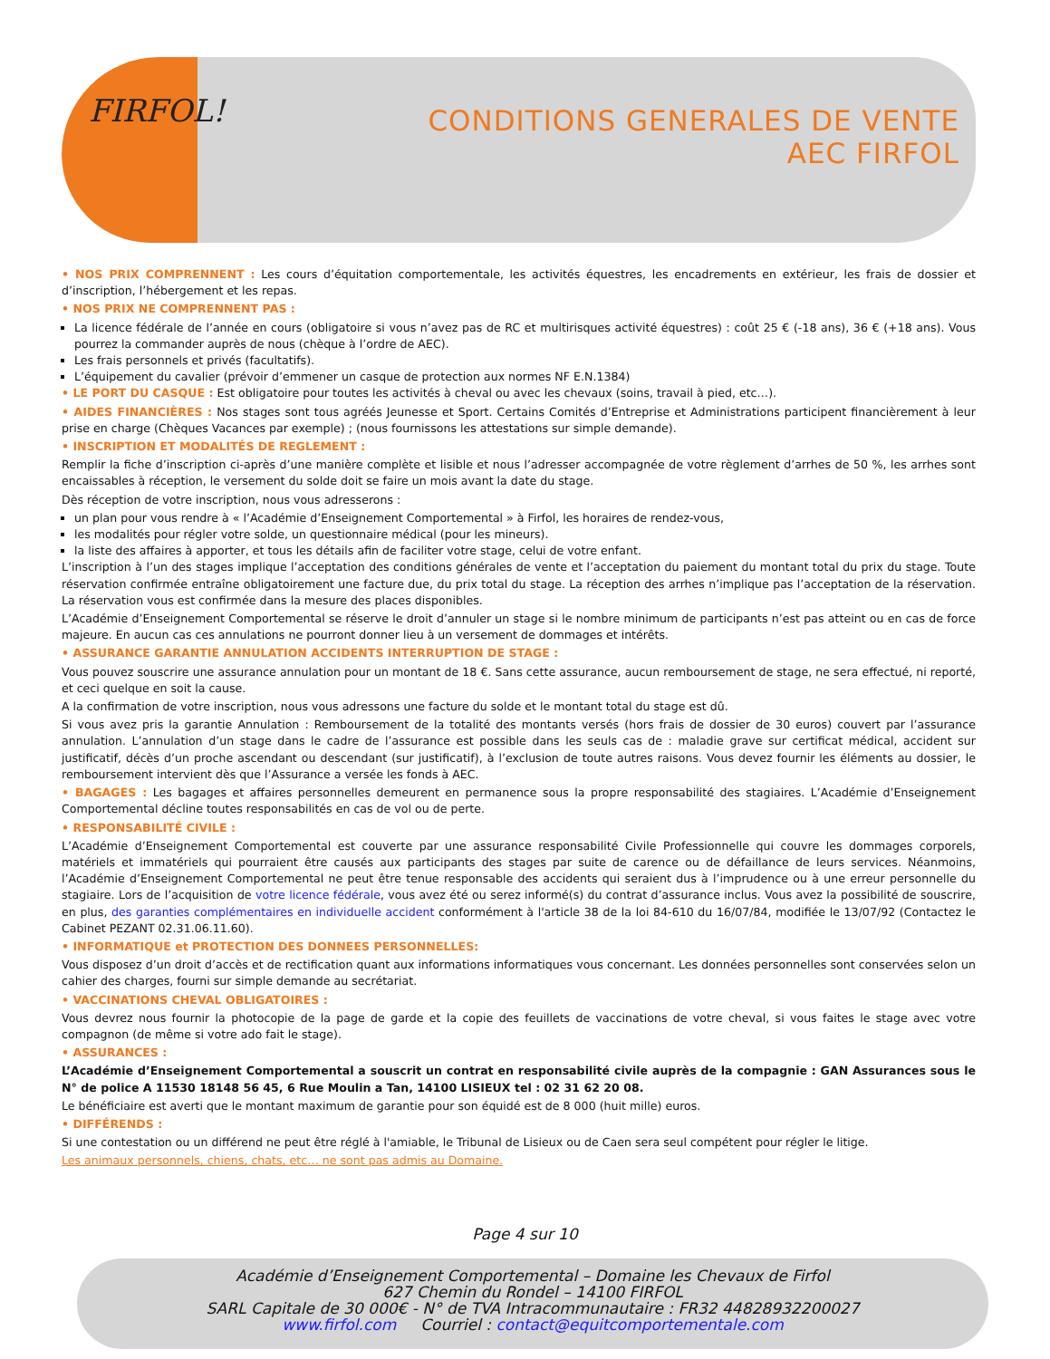FIRFOL!
CONDITIONS GENERALES DE VENTE
AEC FIRFOL
• NOS PRIX COMPRENNENT : Les cours d’équitation comportementale, les activités équestres, les encadrements en extérieur, les frais de dossier et d’inscription, l’hébergement et les repas.
• NOS PRIX NE COMPRENNENT PAS :
La licence fédérale de l’année en cours (obligatoire si vous n’avez pas de RC et multirisques activité équestres) : coût 25 € (-18 ans), 36 € (+18 ans). Vous pourrez la commander auprès de nous (chèque à l’ordre de AEC).
Les frais personnels et privés (facultatifs).
L’équipement du cavalier (prévoir d’emmener un casque de protection aux normes NF E.N.1384)
• LE PORT DU CASQUE : Est obligatoire pour toutes les activités à cheval ou avec les chevaux (soins, travail à pied, etc…).
• AIDES FINANCIÈRES : Nos stages sont tous agréés Jeunesse et Sport. Certains Comités d’Entreprise et Administrations participent financièrement à leur prise en charge (Chèques Vacances par exemple) ; (nous fournissons les attestations sur simple demande).
• INSCRIPTION ET MODALITÉS DE REGLEMENT :
Remplir la fiche d’inscription ci-après d’une manière complète et lisible et nous l’adresser accompagnée de votre règlement d’arrhes de 50 %, les arrhes sont encaissables à réception, le versement du solde doit se faire un mois avant la date du stage.
Dès réception de votre inscription, nous vous adresserons :
un plan pour vous rendre à « l’Académie d’Enseignement Comportemental » à Firfol, les horaires de rendez-vous,
les modalités pour régler votre solde, un questionnaire médical (pour les mineurs).
la liste des affaires à apporter, et tous les détails afin de faciliter votre stage, celui de votre enfant.
L’inscription à l’un des stages implique l’acceptation des conditions générales de vente et l’acceptation du paiement du montant total du prix du stage. Toute réservation confirmée entraîne obligatoirement une facture due, du prix total du stage. La réception des arrhes n’implique pas l’acceptation de la réservation. La réservation vous est confirmée dans la mesure des places disponibles.
L’Académie d’Enseignement Comportemental se réserve le droit d’annuler un stage si le nombre minimum de participants n’est pas atteint ou en cas de force majeure. En aucun cas ces annulations ne pourront donner lieu à un versement de dommages et intérêts.
• ASSURANCE GARANTIE ANNULATION ACCIDENTS INTERRUPTION DE STAGE :
Vous pouvez souscrire une assurance annulation pour un montant de 18 €. Sans cette assurance, aucun remboursement de stage, ne sera effectué, ni reporté, et ceci quelque en soit la cause.
A la confirmation de votre inscription, nous vous adressons une facture du solde et le montant total du stage est dû.
Si vous avez pris la garantie Annulation : Remboursement de la totalité des montants versés (hors frais de dossier de 30 euros) couvert par l’assurance annulation. L’annulation d’un stage dans le cadre de l’assurance est possible dans les seuls cas de : maladie grave sur certificat médical, accident sur justificatif, décès d’un proche ascendant ou descendant (sur justificatif), à l’exclusion de toute autres raisons. Vous devez fournir les éléments au dossier, le remboursement intervient dès que l’Assurance a versée les fonds à AEC.
• BAGAGES : Les bagages et affaires personnelles demeurent en permanence sous la propre responsabilité des stagiaires. L’Académie d’Enseignement Comportemental décline toutes responsabilités en cas de vol ou de perte.
• RESPONSABILITÉ CIVILE :
L’Académie d’Enseignement Comportemental est couverte par une assurance responsabilité Civile Professionnelle qui couvre les dommages corporels, matériels et immatériels qui pourraient être causés aux participants des stages par suite de carence ou de défaillance de leurs services. Néanmoins, l’Académie d’Enseignement Comportemental ne peut être tenue responsable des accidents qui seraient dus à l’imprudence ou à une erreur personnelle du stagiaire. Lors de l’acquisition de votre licence fédérale, vous avez été ou serez informé(s) du contrat d’assurance inclus. Vous avez la possibilité de souscrire, en plus, des garanties complémentaires en individuelle accident conformément à l'article 38 de la loi 84-610 du 16/07/84, modifiée le 13/07/92 (Contactez le Cabinet PEZANT 02.31.06.11.60).
• INFORMATIQUE et PROTECTION DES DONNEES PERSONNELLES:
Vous disposez d’un droit d’accès et de rectification quant aux informations informatiques vous concernant. Les données personnelles sont conservées selon un cahier des charges, fourni sur simple demande au secrétariat.
• VACCINATIONS CHEVAL OBLIGATOIRES :
Vous devrez nous fournir la photocopie de la page de garde et la copie des feuillets de vaccinations de votre cheval, si vous faites le stage avec votre compagnon (de même si votre ado fait le stage).
• ASSURANCES :
L’Académie d’Enseignement Comportemental a souscrit un contrat en responsabilité civile auprès de la compagnie : GAN Assurances sous le N° de police A 11530 18148 56 45, 6 Rue Moulin a Tan, 14100 LISIEUX tel : 02 31 62 20 08.
Le bénéficiaire est averti que le montant maximum de garantie pour son équidé est de 8 000 (huit mille) euros.
• DIFFÉRENDS :
Si une contestation ou un différend ne peut être réglé à l'amiable, le Tribunal de Lisieux ou de Caen sera seul compétent pour régler le litige.
Les animaux personnels, chiens, chats, etc… ne sont pas admis au Domaine.
Page 4 sur 10
Académie d’Enseignement Comportemental – Domaine les Chevaux de Firfol
627 Chemin du Rondel – 14100 FIRFOL
SARL Capitale de 30 000€ - N° de TVA Intracommunautaire : FR32 44828932200027
www.firfol.com Courriel : contact@equitcomportementale.com